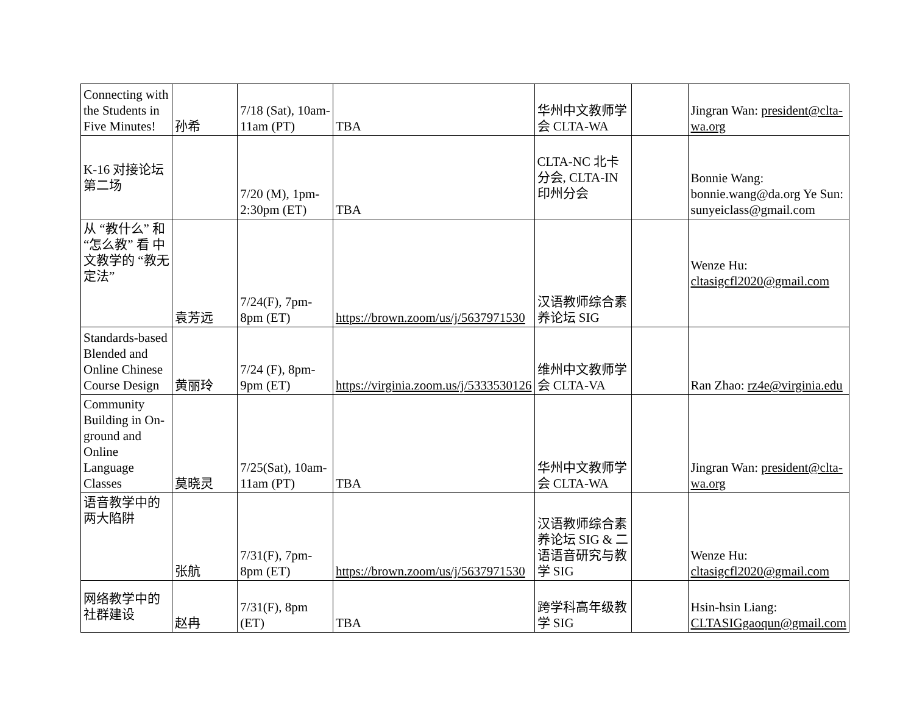| Connecting with the Students in Five Minutes! | 孙希 | 7/18 (Sat), 10am-11am (PT) | TBA | 华州中文教师学会 CLTA-WA | | Jingran Wan: president@clta-wa.org |
| K-16 对接论坛 第二场 | | 7/20 (M), 1pm-2:30pm (ET) | TBA | CLTA-NC 北卡分会, CLTA-IN 印州分会 | | Bonnie Wang: bonnie.wang@da.org Ye Sun: sunyeiclass@gmail.com |
| 从 “教什么” 和 “怎么教” 看 中文教学的 “教无定法” | 袁芳远 | 7/24(F), 7pm-8pm (ET) | https://brown.zoom/us/j/5637971530 | 汉语教师综合素养论坛 SIG | | Wenze Hu: cltasigcfl2020@gmail.com |
| Standards-based Blended and Online Chinese Course Design | 黄丽玲 | 7/24 (F), 8pm-9pm (ET) | https://virginia.zoom.us/j/5333530126 | 维州中文教师学会 CLTA-VA | | Ran Zhao: rz4e@virginia.edu |
| Community Building in On-ground and Online Language Classes | 莫晓灵 | 7/25(Sat), 10am-11am (PT) | TBA | 华州中文教师学会 CLTA-WA | | Jingran Wan: president@clta-wa.org |
| 语音教学中的 两大陷阱 | 张航 | 7/31(F), 7pm-8pm (ET) | https://brown.zoom/us/j/5637971530 | 汉语教师综合素养论坛 SIG & 二语语音研究与教学 SIG | | Wenze Hu: cltasigcfl2020@gmail.com |
| 网络教学中的 社群建设 | 赵冉 | 7/31(F), 8pm (ET) | TBA | 跨学科高年级教学 SIG | | Hsin-hsin Liang: CLTASIGgaoqun@gmail.com |